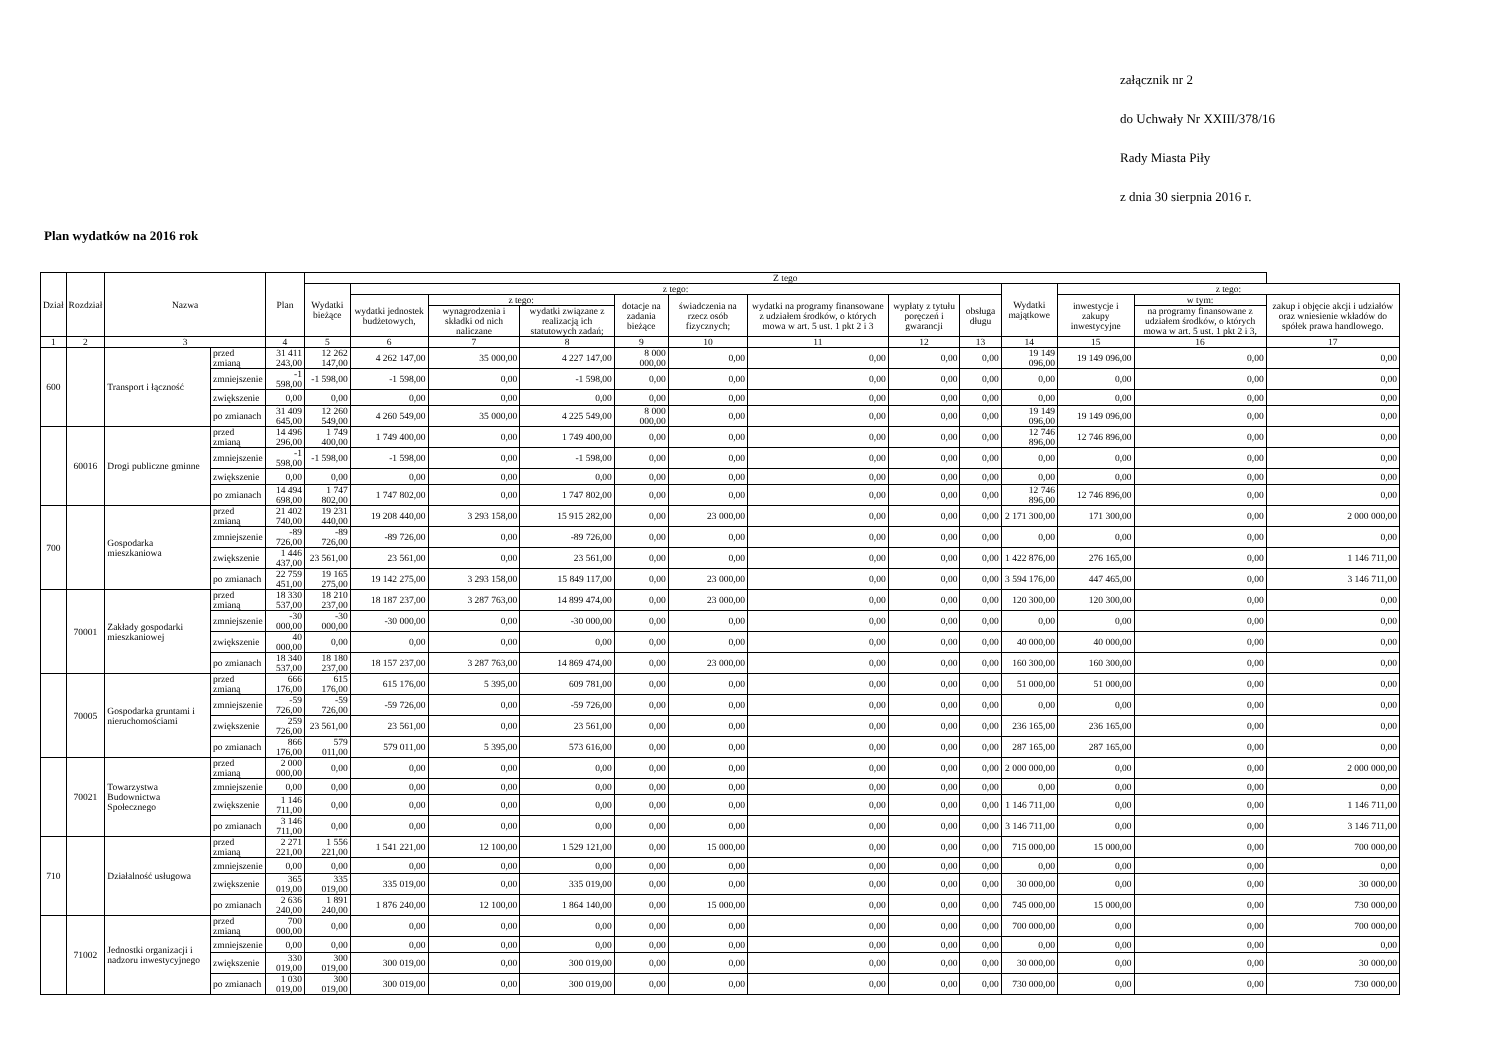załącznik nr 2
do Uchwały Nr XXIII/378/16
Rady Miasta Piły
z dnia 30 sierpnia 2016 r.
Plan wydatków na 2016 rok
| Dział | Rozdział | Nazwa | | Plan | Z tego | | | | | | | | | | | | |
| --- | --- | --- | --- | --- | --- | --- | --- | --- | --- | --- | --- | --- | --- | --- | --- | --- | --- |
| | | | | | Wydatki bieżące | z tego: | | | | | | | | Wydatki majątkowe | z tego: | | |
| | | | | | | wydatki jednostek budżetowych, | z tego: | | dotacje na zadania bieżące | świadczenia na rzecz osób fizycznych; | wydatki na programy finansowane z udziałem środków, o których mowa w art. 5 ust. 1 pkt 2 i 3 | wypłaty z tytułu poręczeń i gwarancji | obsługa długu | | inwestycje i zakupy inwestycyjne | w tym: | zakup i objęcie akcji i udziałów oraz wniesienie wkładów do spółek prawa handlowego. |
| | | | | | | | wynagrodzenia i składki od nich naliczane | wydatki związane z realizacją ich statutowych zadań; | | | | | | | | na programy finansowane z udziałem środków, o których mowa w art. 5 ust. 1 pkt 2 i 3, | |
| 1 | 2 | 3 | | 4 | 5 | 6 | 7 | 8 | 9 | 10 | 11 | 12 | 13 | 14 | 15 | 16 | 17 |
| 600 | | Transport i łączność | przed zmianą | 31 411 243,00 | 12 262 147,00 | 4 262 147,00 | 35 000,00 | 4 227 147,00 | 8 000 000,00 | 0,00 | 0,00 | 0,00 | 0,00 | 19 149 096,00 | 19 149 096,00 | 0,00 | 0,00 |
| | | | zmniejszenie | -1 598,00 | -1 598,00 | -1 598,00 | 0,00 | -1 598,00 | 0,00 | 0,00 | 0,00 | 0,00 | 0,00 | 0,00 | 0,00 | 0,00 | 0,00 |
| | | | zwiększenie | 0,00 | 0,00 | 0,00 | 0,00 | 0,00 | 0,00 | 0,00 | 0,00 | 0,00 | 0,00 | 0,00 | 0,00 | 0,00 | 0,00 |
| | | | po zmianach | 31 409 645,00 | 12 260 549,00 | 4 260 549,00 | 35 000,00 | 4 225 549,00 | 8 000 000,00 | 0,00 | 0,00 | 0,00 | 0,00 | 19 149 096,00 | 19 149 096,00 | 0,00 | 0,00 |
| | 60016 | Drogi publiczne gminne | przed zmianą | 14 496 296,00 | 1 749 400,00 | 1 749 400,00 | 0,00 | 1 749 400,00 | 0,00 | 0,00 | 0,00 | 0,00 | 0,00 | 12 746 896,00 | 12 746 896,00 | 0,00 | 0,00 |
| | | | zmniejszenie | -1 598,00 | -1 598,00 | -1 598,00 | 0,00 | -1 598,00 | 0,00 | 0,00 | 0,00 | 0,00 | 0,00 | 0,00 | 0,00 | 0,00 | 0,00 |
| | | | zwiększenie | 0,00 | 0,00 | 0,00 | 0,00 | 0,00 | 0,00 | 0,00 | 0,00 | 0,00 | 0,00 | 0,00 | 0,00 | 0,00 | 0,00 |
| | | | po zmianach | 14 494 698,00 | 1 747 802,00 | 1 747 802,00 | 0,00 | 1 747 802,00 | 0,00 | 0,00 | 0,00 | 0,00 | 0,00 | 12 746 896,00 | 12 746 896,00 | 0,00 | 0,00 |
| 700 | | Gospodarka mieszkaniowa | przed zmianą | 21 402 740,00 | 19 231 440,00 | 19 208 440,00 | 3 293 158,00 | 15 915 282,00 | 0,00 | 23 000,00 | 0,00 | 0,00 | 0,00 | 2 171 300,00 | 171 300,00 | 0,00 | 2 000 000,00 |
| | | | zmniejszenie | -89 726,00 | -89 726,00 | -89 726,00 | 0,00 | -89 726,00 | 0,00 | 0,00 | 0,00 | 0,00 | 0,00 | 0,00 | 0,00 | 0,00 | 0,00 |
| | | | zwiększenie | 1 446 437,00 | 23 561,00 | 23 561,00 | 0,00 | 23 561,00 | 0,00 | 0,00 | 0,00 | 0,00 | 0,00 | 1 422 876,00 | 276 165,00 | 0,00 | 1 146 711,00 |
| | | | po zmianach | 22 759 451,00 | 19 165 275,00 | 19 142 275,00 | 3 293 158,00 | 15 849 117,00 | 0,00 | 23 000,00 | 0,00 | 0,00 | 0,00 | 3 594 176,00 | 447 465,00 | 0,00 | 3 146 711,00 |
| | 70001 | Zakłady gospodarki mieszkaniowej | przed zmianą | 18 330 537,00 | 18 210 237,00 | 18 187 237,00 | 3 287 763,00 | 14 899 474,00 | 0,00 | 23 000,00 | 0,00 | 0,00 | 0,00 | 120 300,00 | 120 300,00 | 0,00 | 0,00 |
| | | | zmniejszenie | -30 000,00 | -30 000,00 | -30 000,00 | 0,00 | -30 000,00 | 0,00 | 0,00 | 0,00 | 0,00 | 0,00 | 0,00 | 0,00 | 0,00 | 0,00 |
| | | | zwiększenie | 40 000,00 | 0,00 | 0,00 | 0,00 | 0,00 | 0,00 | 0,00 | 0,00 | 0,00 | 0,00 | 40 000,00 | 40 000,00 | 0,00 | 0,00 |
| | | | po zmianach | 18 340 537,00 | 18 180 237,00 | 18 157 237,00 | 3 287 763,00 | 14 869 474,00 | 0,00 | 23 000,00 | 0,00 | 0,00 | 0,00 | 160 300,00 | 160 300,00 | 0,00 | 0,00 |
| | 70005 | Gospodarka gruntami i nieruchomościami | przed zmianą | 666 176,00 | 615 176,00 | 615 176,00 | 5 395,00 | 609 781,00 | 0,00 | 0,00 | 0,00 | 0,00 | 0,00 | 51 000,00 | 51 000,00 | 0,00 | 0,00 |
| | | | zmniejszenie | -59 726,00 | -59 726,00 | -59 726,00 | 0,00 | -59 726,00 | 0,00 | 0,00 | 0,00 | 0,00 | 0,00 | 0,00 | 0,00 | 0,00 | 0,00 |
| | | | zwiększenie | 259 726,00 | 23 561,00 | 23 561,00 | 0,00 | 23 561,00 | 0,00 | 0,00 | 0,00 | 0,00 | 0,00 | 236 165,00 | 236 165,00 | 0,00 | 0,00 |
| | | | po zmianach | 866 176,00 | 579 011,00 | 579 011,00 | 5 395,00 | 573 616,00 | 0,00 | 0,00 | 0,00 | 0,00 | 0,00 | 287 165,00 | 287 165,00 | 0,00 | 0,00 |
| | 70021 | Towarzystwa Budownictwa Społecznego | przed zmianą | 2 000 000,00 | 0,00 | 0,00 | 0,00 | 0,00 | 0,00 | 0,00 | 0,00 | 0,00 | 0,00 | 2 000 000,00 | 0,00 | 0,00 | 2 000 000,00 |
| | | | zmniejszenie | 0,00 | 0,00 | 0,00 | 0,00 | 0,00 | 0,00 | 0,00 | 0,00 | 0,00 | 0,00 | 0,00 | 0,00 | 0,00 | 0,00 |
| | | | zwiększenie | 1 146 711,00 | 0,00 | 0,00 | 0,00 | 0,00 | 0,00 | 0,00 | 0,00 | 0,00 | 0,00 | 1 146 711,00 | 0,00 | 0,00 | 1 146 711,00 |
| | | | po zmianach | 3 146 711,00 | 0,00 | 0,00 | 0,00 | 0,00 | 0,00 | 0,00 | 0,00 | 0,00 | 0,00 | 3 146 711,00 | 0,00 | 0,00 | 3 146 711,00 |
| 710 | | Działalność usługowa | przed zmianą | 2 271 221,00 | 1 556 221,00 | 1 541 221,00 | 12 100,00 | 1 529 121,00 | 0,00 | 15 000,00 | 0,00 | 0,00 | 0,00 | 715 000,00 | 15 000,00 | 0,00 | 700 000,00 |
| | | | zmniejszenie | 0,00 | 0,00 | 0,00 | 0,00 | 0,00 | 0,00 | 0,00 | 0,00 | 0,00 | 0,00 | 0,00 | 0,00 | 0,00 | 0,00 |
| | | | zwiększenie | 365 019,00 | 335 019,00 | 335 019,00 | 0,00 | 335 019,00 | 0,00 | 0,00 | 0,00 | 0,00 | 0,00 | 30 000,00 | 0,00 | 0,00 | 30 000,00 |
| | | | po zmianach | 2 636 240,00 | 1 891 240,00 | 1 876 240,00 | 12 100,00 | 1 864 140,00 | 0,00 | 15 000,00 | 0,00 | 0,00 | 0,00 | 745 000,00 | 15 000,00 | 0,00 | 730 000,00 |
| | 71002 | Jednostki organizacji i nadzoru inwestycyjnego | przed zmianą | 700 000,00 | 0,00 | 0,00 | 0,00 | 0,00 | 0,00 | 0,00 | 0,00 | 0,00 | 0,00 | 700 000,00 | 0,00 | 0,00 | 700 000,00 |
| | | | zmniejszenie | 0,00 | 0,00 | 0,00 | 0,00 | 0,00 | 0,00 | 0,00 | 0,00 | 0,00 | 0,00 | 0,00 | 0,00 | 0,00 | 0,00 |
| | | | zwiększenie | 330 019,00 | 300 019,00 | 300 019,00 | 0,00 | 300 019,00 | 0,00 | 0,00 | 0,00 | 0,00 | 0,00 | 30 000,00 | 0,00 | 0,00 | 30 000,00 |
| | | | po zmianach | 1 030 019,00 | 300 019,00 | 300 019,00 | 0,00 | 300 019,00 | 0,00 | 0,00 | 0,00 | 0,00 | 0,00 | 730 000,00 | 0,00 | 0,00 | 730 000,00 |